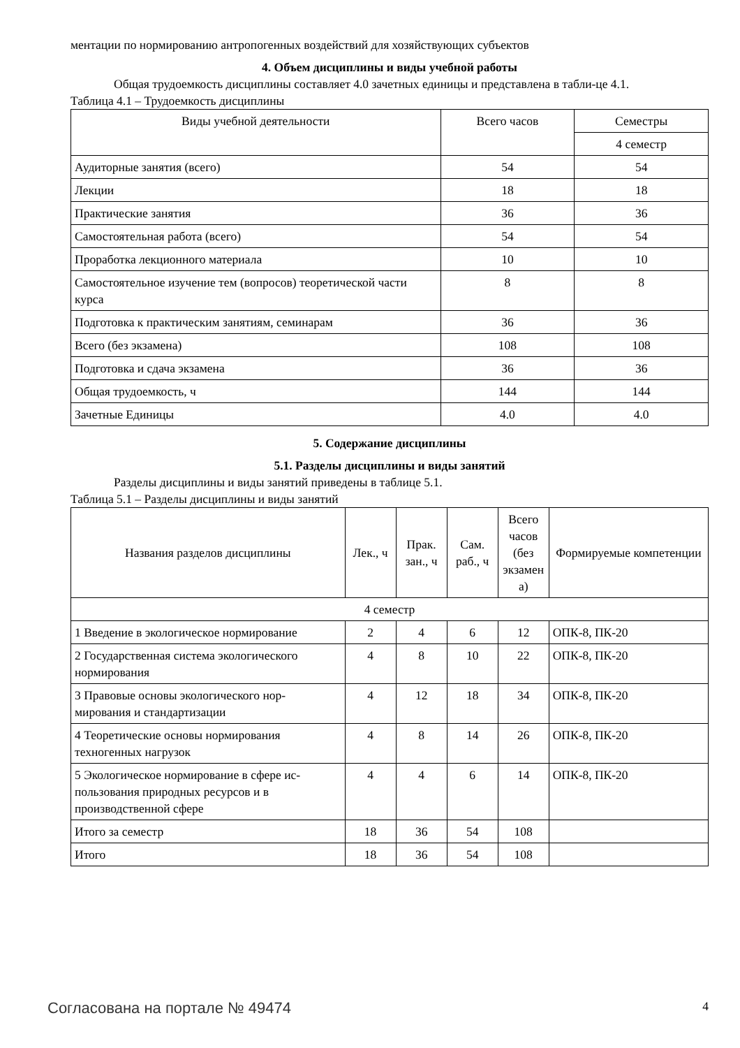ментации по нормированию антропогенных воздействий для хозяйствующих субъектов
4. Объем дисциплины и виды учебной работы
Общая трудоемкость дисциплины составляет 4.0 зачетных единицы и представлена в табли-це 4.1.
Таблица 4.1 – Трудоемкость дисциплины
| Виды учебной деятельности | Всего часов | Семестры |
| --- | --- | --- |
| | | 4 семестр |
| Аудиторные занятия (всего) | 54 | 54 |
| Лекции | 18 | 18 |
| Практические занятия | 36 | 36 |
| Самостоятельная работа (всего) | 54 | 54 |
| Проработка лекционного материала | 10 | 10 |
| Самостоятельное изучение тем (вопросов) теоретической части курса | 8 | 8 |
| Подготовка к практическим занятиям, семинарам | 36 | 36 |
| Всего (без экзамена) | 108 | 108 |
| Подготовка и сдача экзамена | 36 | 36 |
| Общая трудоемкость, ч | 144 | 144 |
| Зачетные Единицы | 4.0 | 4.0 |
5. Содержание дисциплины
5.1. Разделы дисциплины и виды занятий
Разделы дисциплины и виды занятий приведены в таблице 5.1.
Таблица 5.1 – Разделы дисциплины и виды занятий
| Названия разделов дисциплины | Лек., ч | Прак. зан., ч | Сам. раб., ч | Всего часов (без экзамен а) | Формируемые компетенции |
| --- | --- | --- | --- | --- | --- |
| 4 семестр | | | | | |
| 1 Введение в экологическое нормирование | 2 | 4 | 6 | 12 | ОПК-8, ПК-20 |
| 2 Государственная система экологического нормирования | 4 | 8 | 10 | 22 | ОПК-8, ПК-20 |
| 3 Правовые основы экологического нор-мирования и стандартизации | 4 | 12 | 18 | 34 | ОПК-8, ПК-20 |
| 4 Теоретические основы нормирования техногенных нагрузок | 4 | 8 | 14 | 26 | ОПК-8, ПК-20 |
| 5 Экологическое нормирование в сфере ис-пользования природных ресурсов и в производственной сфере | 4 | 4 | 6 | 14 | ОПК-8, ПК-20 |
| Итого за семестр | 18 | 36 | 54 | 108 | |
| Итого | 18 | 36 | 54 | 108 | |
Согласована на портале № 49474 4